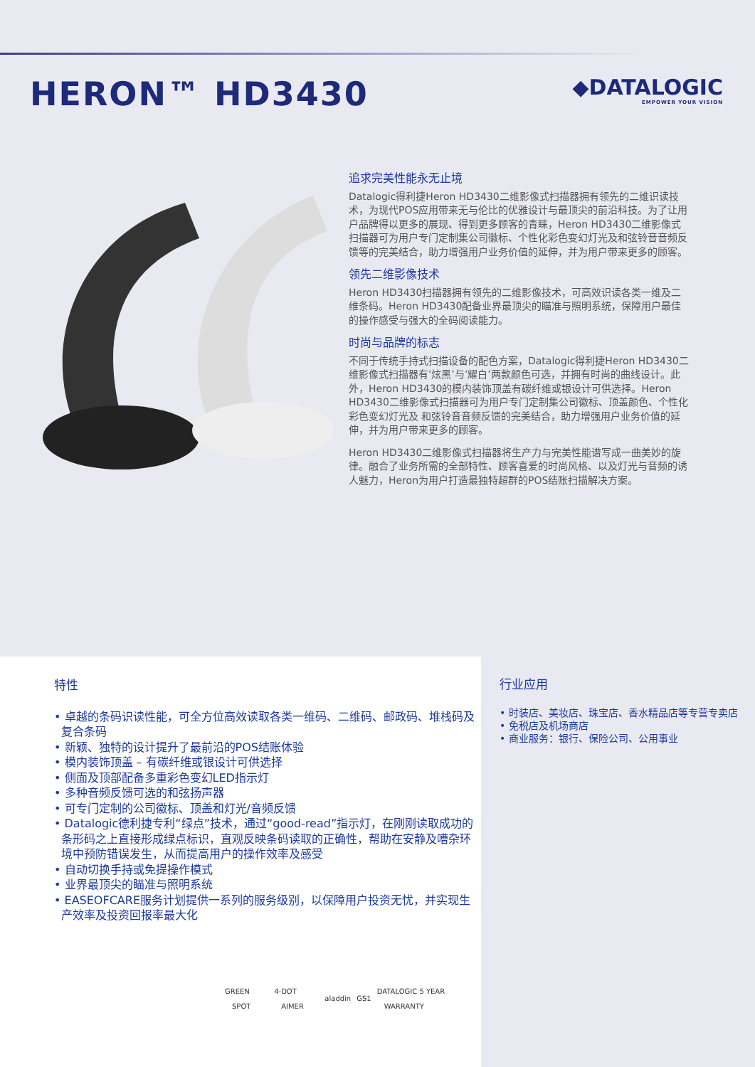HERON™ HD3430
◆DATALOGIC
EMPOWER YOUR VISION
追求完美性能永无止境
Datalogic得利捷Heron HD3430二维影像式扫描器拥有领先的二维识读技术，为现代POS应用带来无与伦比的优雅设计与最顶尖的前沿科技。为了让用户品牌得以更多的展现、得到更多顾客的青睐，Heron HD3430二维影像式扫描器可为用户专门定制集公司徽标、个性化彩色变幻灯光及和弦铃音音频反馈等的完美结合，助力增强用户业务价值的延伸，并为用户带来更多的顾客。
领先二维影像技术
Heron HD3430扫描器拥有领先的二维影像技术，可高效识读各类一维及二维条码。Heron HD3430配备业界最顶尖的瞄准与照明系统，保障用户最佳的操作感受与强大的全码阅读能力。
时尚与品牌的标志
不同于传统手持式扫描设备的配色方案，Datalogic得利捷Heron HD3430二维影像式扫描器有’炫黑’与’耀白’两款颜色可选，并拥有时尚的曲线设计。此外，Heron HD3430的模内装饰顶盖有碳纤维或银设计可供选择。Heron HD3430二维影像式扫描器可为用户专门定制集公司徽标、顶盖颜色、个性化彩色变幻灯光及 和弦铃音音频反馈的完美结合，助力增强用户业务价值的延伸，并为用户带来更多的顾客。
Heron HD3430二维影像式扫描器将生产力与完美性能谱写成一曲美妙的旋律。融合了业务所需的全部特性、顾客喜爱的时尚风格、以及灯光与音频的诱人魅力，Heron为用户打造最独特超群的POS结账扫描解决方案。
特性
• 卓越的条码识读性能，可全方位高效读取各类一维码、二维码、邮政码、堆栈码及复合条码
• 新颖、独特的设计提升了最前沿的POS结账体验
• 模内装饰顶盖 – 有碳纤维或银设计可供选择
• 侧面及顶部配备多重彩色变幻LED指示灯
• 多种音频反馈可选的和弦扬声器
• 可专门定制的公司徽标、顶盖和灯光/音频反馈
• Datalogic德利捷专利“绿点”技术，通过“good-read”指示灯，在刚刚读取成功的条形码之上直接形成绿点标识，直观反映条码读取的正确性，帮助在安静及嘈杂环境中预防错误发生，从而提高用户的操作效率及感受
• 自动切换手持或免提操作模式
• 业界最顶尖的瞄准与照明系统
• EASEOFCARE服务计划提供一系列的服务级别，以保障用户投资无忧，并实现生产效率及投资回报率最大化
GREEN SPOT 4-DOT AIMER aladdin GS1 DATALOGIC 5 YEAR WARRANTY
行业应用
• 时装店、美妆店、珠宝店、香水精品店等专营专卖店
• 免税店及机场商店
• 商业服务：银行、保险公司、公用事业